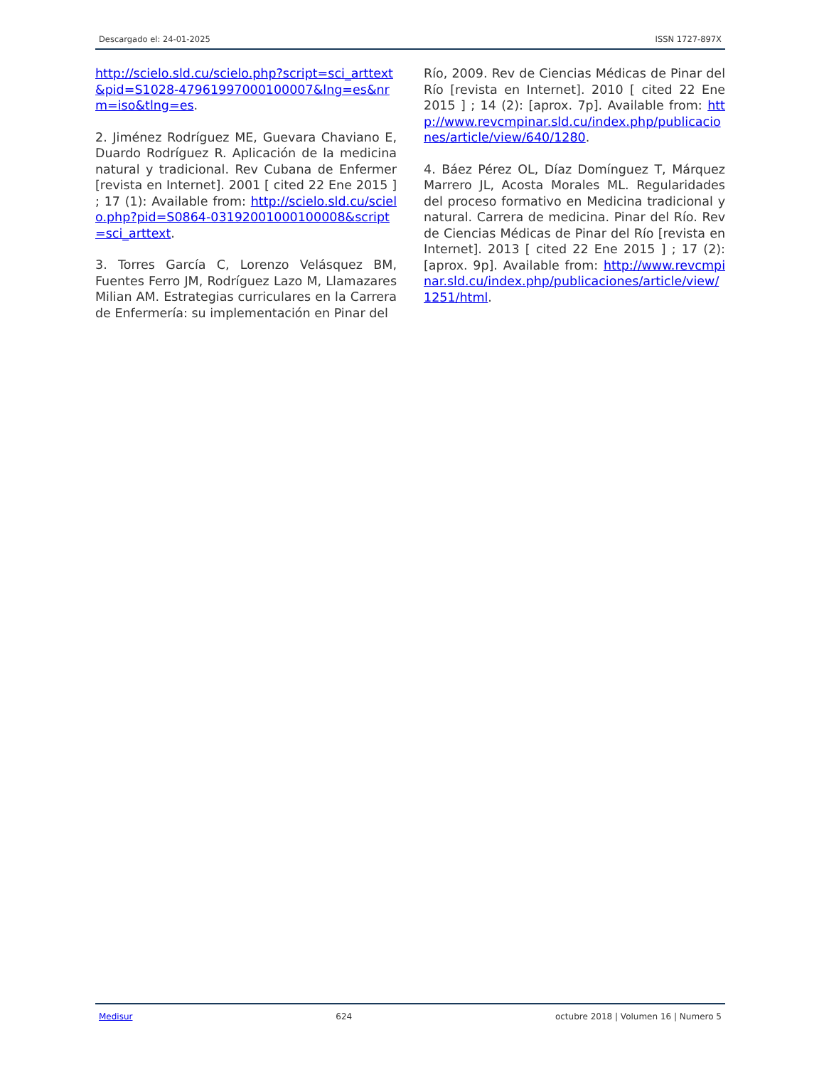Descargado el: 24-01-2025 ISSN 1727-897X
http://scielo.sld.cu/scielo.php?script=sci_arttext&pid=S1028-47961997000100007&lng=es&nrm=iso&tlng=es.
2. Jiménez Rodríguez ME, Guevara Chaviano E, Duardo Rodríguez R. Aplicación de la medicina natural y tradicional. Rev Cubana de Enfermer [revista en Internet]. 2001 [ cited 22 Ene 2015 ] ; 17 (1): Available from: http://scielo.sld.cu/scielo.php?pid=S0864-03192001000100008&script=sci_arttext.
3. Torres García C, Lorenzo Velásquez BM, Fuentes Ferro JM, Rodríguez Lazo M, Llamazares Milian AM. Estrategias curriculares en la Carrera de Enfermería: su implementación en Pinar del
Río, 2009. Rev de Ciencias Médicas de Pinar del Río [revista en Internet]. 2010 [ cited 22 Ene 2015 ] ; 14 (2): [aprox. 7p]. Available from: http://www.revcmpinar.sld.cu/index.php/publicaciones/article/view/640/1280.
4. Báez Pérez OL, Díaz Domínguez T, Márquez Marrero JL, Acosta Morales ML. Regularidades del proceso formativo en Medicina tradicional y natural. Carrera de medicina. Pinar del Río. Rev de Ciencias Médicas de Pinar del Río [revista en Internet]. 2013 [ cited 22 Ene 2015 ] ; 17 (2): [aprox. 9p]. Available from: http://www.revcmpinar.sld.cu/index.php/publicaciones/article/view/1251/html.
Medisur 624 octubre 2018 | Volumen 16 | Numero 5